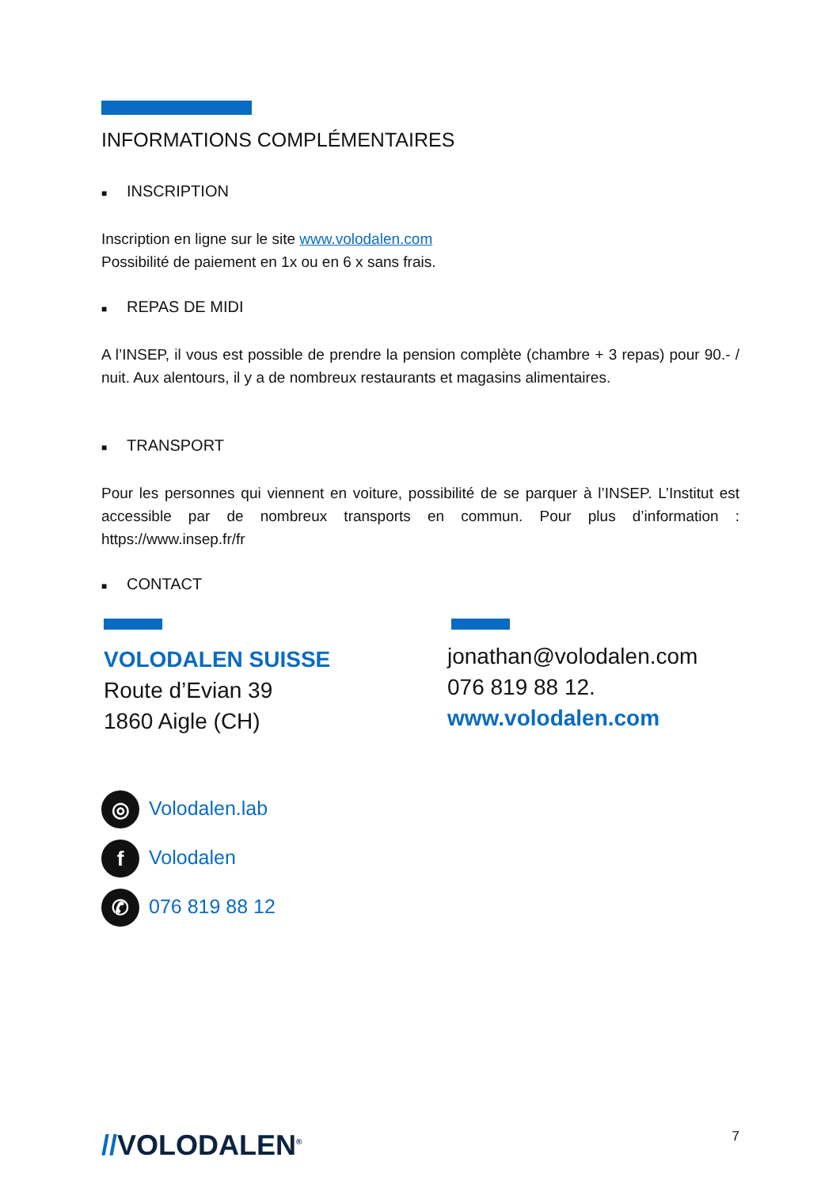INFORMATIONS COMPLÉMENTAIRES
■ INSCRIPTION
Inscription en ligne sur le site www.volodalen.com
Possibilité de paiement en 1x ou en 6 x sans frais.
■ REPAS DE MIDI
A l’INSEP, il vous est possible de prendre la pension complète (chambre + 3 repas) pour 90.- / nuit. Aux alentours, il y a de nombreux restaurants et magasins alimentaires.
■ TRANSPORT
Pour les personnes qui viennent en voiture, possibilité de se parquer à l’INSEP. L’Institut est accessible par de nombreux transports en commun. Pour plus d’information : https://www.insep.fr/fr
■ CONTACT
VOLODALEN SUISSE
Route d’Evian 39
1860 Aigle (CH)
jonathan@volodalen.com
076 819 88 12.
www.volodalen.com
◎ Volodalen.lab
f Volodalen
✆ 076 819 88 12
//VOLODALEN<sup>®</sup>
7